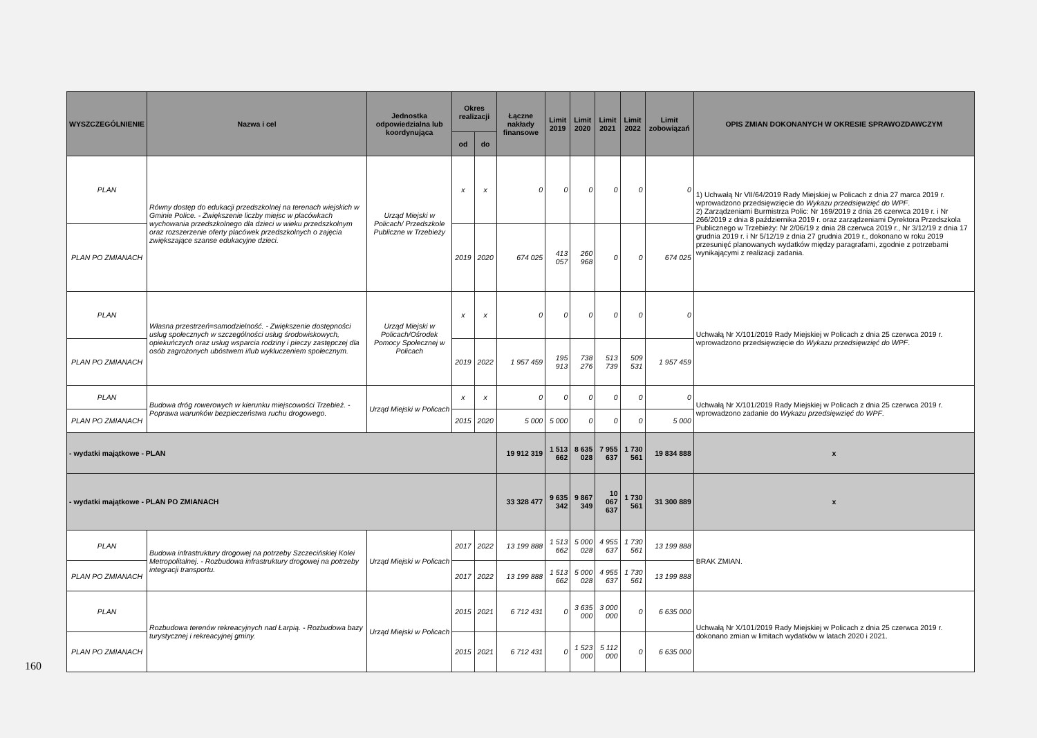160
| WYSZCZEGÓLNIENIE | Nazwa i cel | Jednostka odpowiedzialna lub koordynująca | Okres realizacji | | Łączne nakłady finansowe | Limit 2019 | Limit 2020 | Limit 2021 | Limit 2022 | Limit zobowiązań | OPIS ZMIAN DOKONANYCH W OKRESIE SPRAWOZDAWCZYM |
| --- | --- | --- | --- | --- | --- | --- | --- | --- | --- | --- | --- |
| | | | od | do | | | | | | | |
| PLAN | Równy dostęp do edukacji przedszkolnej na terenach wiejskich w Gminie Police. - Zwiększenie liczby miejsc w placówkach wychowania przedszkolnego dla dzieci w wieku przedszkolnym oraz rozszerzenie oferty placówek przedszkolnych o zajęcia zwiększające szanse edukacyjne dzieci. | Urząd Miejski w Policach/ Przedszkole Publiczne w Trzebieży | x | x | 0 | 0 | 0 | 0 | 0 | 0 | 1) Uchwałą Nr VII/64/2019 Rady Miejskiej w Policach z dnia 27 marca 2019 r. wprowadzono przedsięwzięcie do Wykazu przedsięwzięć do WPF . 2) Zarządzeniami Burmistrza Polic: Nr 169/2019 z dnia 26 czerwca 2019 r. i Nr 266/2019 z dnia 8 października 2019 r. oraz zarządzeniami Dyrektora Przedszkola Publicznego w Trzebieży: Nr 2/06/19 z dnia 28 czerwca 2019 r., Nr 3/12/19 z dnia 17 grudnia 2019 r. i Nr 5/12/19 z dnia 27 grudnia 2019 r., dokonano w roku 2019 przesunięć planowanych wydatków między paragrafami, zgodnie z potrzebami wynikającymi z realizacji zadania. |
| PLAN PO ZMIANACH | | | 2019 | 2020 | 674 025 | 413 057 | 260 968 | 0 | 0 | 674 025 | |
| PLAN | Własna przestrzeń=samodzielność. - Zwiększenie dostępności usług społecznych w szczególności usług środowiskowych, opiekuńczych oraz usług wsparcia rodziny i pieczy zastępczej dla osób zagrożonych ubóstwem i/lub wykluczeniem społecznym. | Urząd Miejski w Policach/Ośrodek Pomocy Społecznej w Policach | x | x | 0 | 0 | 0 | 0 | 0 | 0 | Uchwałą Nr X/101/2019 Rady Miejskiej w Policach z dnia 25 czerwca 2019 r. wprowadzono przedsięwzięcie do Wykazu przedsięwzięć do WPF . |
| PLAN PO ZMIANACH | | | 2019 | 2022 | 1 957 459 | 195 913 | 738 276 | 513 739 | 509 531 | 1 957 459 | |
| PLAN | Budowa dróg rowerowych w kierunku miejscowości Trzebież. - Poprawa warunków bezpieczeństwa ruchu drogowego. | Urząd Miejski w Policach | x | x | 0 | 0 | 0 | 0 | 0 | 0 | Uchwałą Nr X/101/2019 Rady Miejskiej w Policach z dnia 25 czerwca 2019 r. wprowadzono zadanie do Wykazu przedsięwzięć do WPF . |
| PLAN PO ZMIANACH | | | 2015 | 2020 | 5 000 | 5 000 | 0 | 0 | 0 | 5 000 | |
| - wydatki majątkowe - PLAN | | | | | 19 912 319 | 1 513 662 | 8 635 028 | 7 955 637 | 1 730 561 | 19 834 888 | x |
| - wydatki majątkowe - PLAN PO ZMIANACH | | | | | 33 328 477 | 9 635 342 | 9 867 349 | 10 067 637 | 1 730 561 | 31 300 889 | x |
| PLAN | Budowa infrastruktury drogowej na potrzeby Szczecińskiej Kolei Metropolitalnej. - Rozbudowa infrastruktury drogowej na potrzeby integracji transportu. | Urząd Miejski w Policach | 2017 | 2022 | 13 199 888 | 1 513 662 | 5 000 028 | 4 955 637 | 1 730 561 | 13 199 888 | BRAK ZMIAN. |
| PLAN PO ZMIANACH | | | 2017 | 2022 | 13 199 888 | 1 513 662 | 5 000 028 | 4 955 637 | 1 730 561 | 13 199 888 | |
| PLAN | Rozbudowa terenów rekreacyjnych nad Łarpią. - Rozbudowa bazy turystycznej i rekreacyjnej gminy. | Urząd Miejski w Policach | 2015 | 2021 | 6 712 431 | 0 | 3 635 000 | 3 000 000 | 0 | 6 635 000 | Uchwałą Nr X/101/2019 Rady Miejskiej w Policach z dnia 25 czerwca 2019 r. dokonano zmian w limitach wydatków w latach 2020 i 2021. |
| PLAN PO ZMIANACH | | | 2015 | 2021 | 6 712 431 | 0 | 1 523 000 | 5 112 000 | 0 | 6 635 000 | |